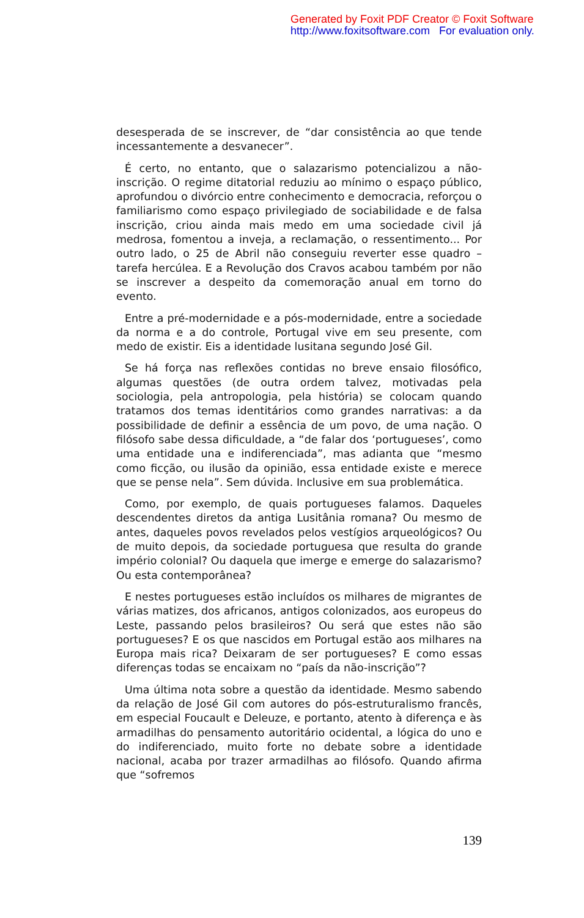Generated by Foxit PDF Creator © Foxit Software
http://www.foxitsoftware.com For evaluation only.
desesperada de se inscrever, de “dar consistência ao que tende incessantemente a desvanecer”.
É certo, no entanto, que o salazarismo potencializou a não-inscrição. O regime ditatorial reduziu ao mínimo o espaço público, aprofundou o divórcio entre conhecimento e democracia, reforçou o familiarismo como espaço privilegiado de sociabilidade e de falsa inscrição, criou ainda mais medo em uma sociedade civil já medrosa, fomentou a inveja, a reclamação, o ressentimento... Por outro lado, o 25 de Abril não conseguiu reverter esse quadro – tarefa hercúlea. E a Revolução dos Cravos acabou também por não se inscrever a despeito da comemoração anual em torno do evento.
Entre a pré-modernidade e a pós-modernidade, entre a sociedade da norma e a do controle, Portugal vive em seu presente, com medo de existir. Eis a identidade lusitana segundo José Gil.
Se há força nas reflexões contidas no breve ensaio filosófico, algumas questões (de outra ordem talvez, motivadas pela sociologia, pela antropologia, pela história) se colocam quando tratamos dos temas identitários como grandes narrativas: a da possibilidade de definir a essência de um povo, de uma nação. O filósofo sabe dessa dificuldade, a “de falar dos ‘portugueses’, como uma entidade una e indiferenciada”, mas adianta que “mesmo como ficção, ou ilusão da opinião, essa entidade existe e merece que se pense nela”. Sem dúvida. Inclusive em sua problemática.
Como, por exemplo, de quais portugueses falamos. Daqueles descendentes diretos da antiga Lusitânia romana? Ou mesmo de antes, daqueles povos revelados pelos vestígios arqueológicos? Ou de muito depois, da sociedade portuguesa que resulta do grande império colonial? Ou daquela que imerge e emerge do salazarismo? Ou esta contemporânea?
E nestes portugueses estão incluídos os milhares de migrantes de várias matizes, dos africanos, antigos colonizados, aos europeus do Leste, passando pelos brasileiros? Ou será que estes não são portugueses? E os que nascidos em Portugal estão aos milhares na Europa mais rica? Deixaram de ser portugueses? E como essas diferenças todas se encaixam no “país da não-inscrição”?
Uma última nota sobre a questão da identidade. Mesmo sabendo da relação de José Gil com autores do pós-estruturalismo francês, em especial Foucault e Deleuze, e portanto, atento à diferença e às armadilhas do pensamento autoritário ocidental, a lógica do uno e do indiferenciado, muito forte no debate sobre a identidade nacional, acaba por trazer armadilhas ao filósofo. Quando afirma que “sofremos
139